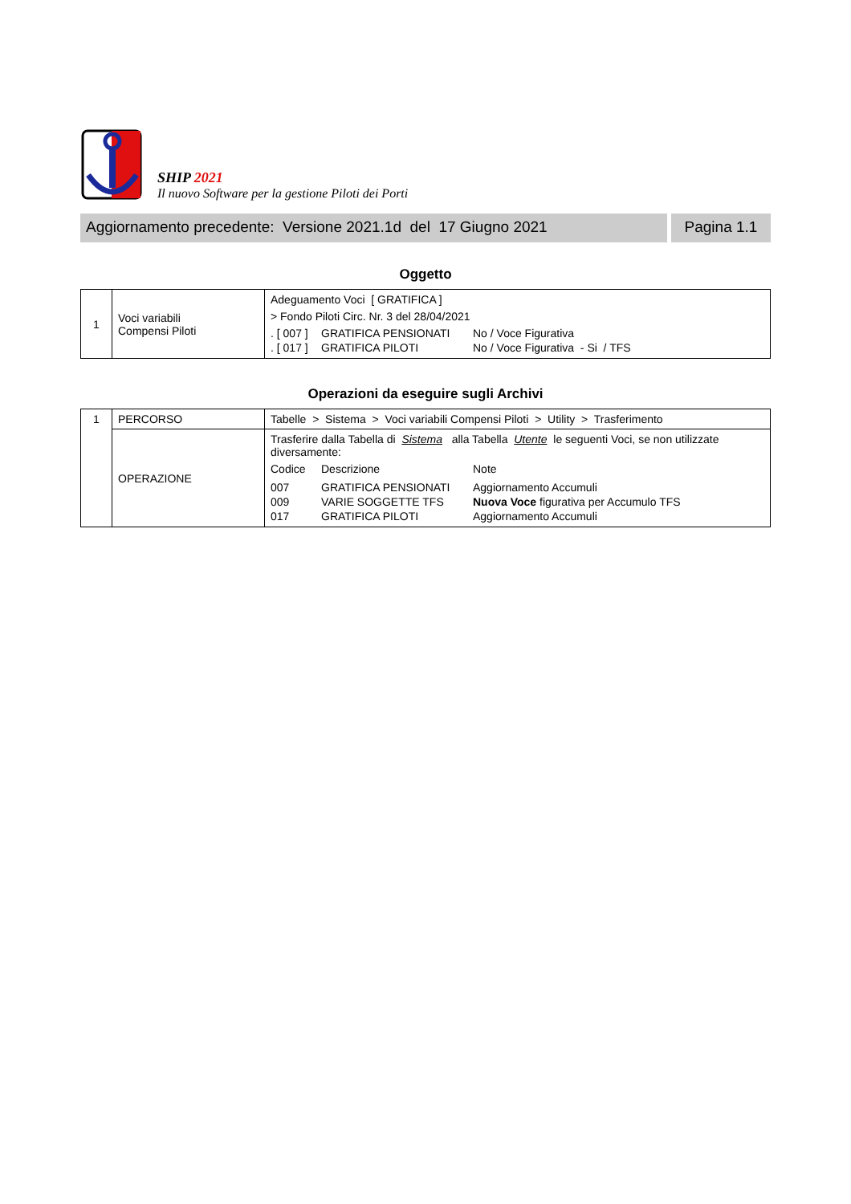SHIP 2021
Il nuovo Software per la gestione Piloti dei Porti
Aggiornamento precedente: Versione 2021.1d del 17 Giugno 2021
Pagina 1.1
Oggetto
| 1 | Voci variabili Compensi Piloti | Adeguamento Voci [ GRATIFICA ] > Fondo Piloti Circ. Nr. 3 del 28/04/2021 / . [ 007 ] / GRATIFICA PENSIONATI / No / Voce Figurativa / / . [ 017 ] / GRATIFICA PILOTI / No / Voce Figurativa - Si / TFS / |
Operazioni da eseguire sugli Archivi
| 1 | PERCORSO | Tabelle > Sistema > Voci variabili Compensi Piloti > Utility > Trasferimento |
| | OPERAZIONE | Trasferire dalla Tabella di Sistema alla Tabella Utente le seguenti Voci, se non utilizzate diversamente: / Codice / Descrizione / Note / / 007 / GRATIFICA PENSIONATI / Aggiornamento Accumuli / / 009 / VARIE SOGGETTE TFS / Nuova Voce figurativa per Accumulo TFS / / 017 / GRATIFICA PILOTI / Aggiornamento Accumuli / |